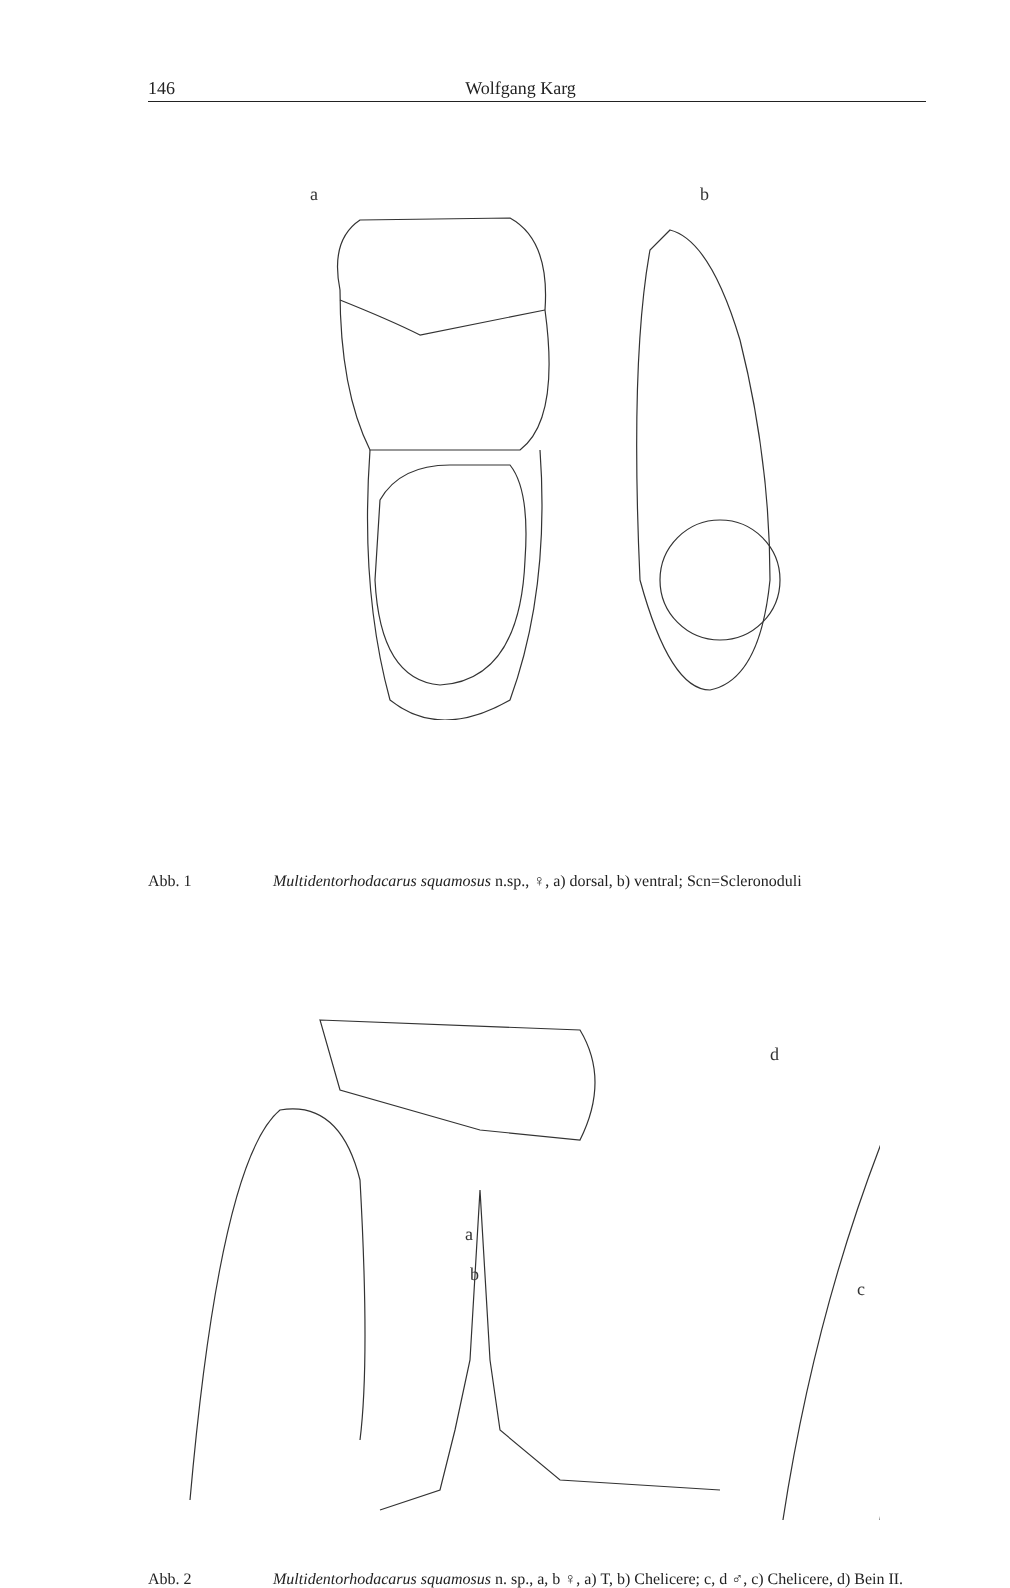146 Wolfgang Karg
a
b
Abb. 1 Multidentorhodacarus squamosus n.sp., ♀, a) dorsal, b) ventral; Scn=Scleronoduli
d
a
b
c
Abb. 2 Multidentorhodacarus squamosus n. sp., a, b ♀, a) T, b) Chelicere; c, d ♂, c) Chelicere, d) Bein II.